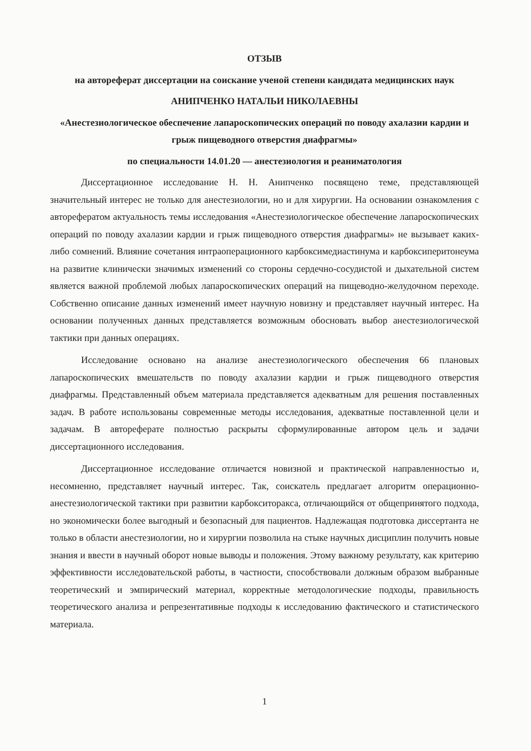ОТЗЫВ
на автореферат диссертации на соискание ученой степени кандидата медицинских наук
АНИПЧЕНКО НАТАЛЬИ НИКОЛАЕВНЫ
«Анестезиологическое обеспечение лапароскопических операций по поводу ахалазии кардии и грыж пищеводного отверстия диафрагмы»
по специальности 14.01.20 — анестезиология и реаниматология
Диссертационное исследование Н. Н. Анипченко посвящено теме, представляющей значительный интерес не только для анестезиологии, но и для хирургии. На основании ознакомления с авторефератом актуальность темы исследования «Анестезиологическое обеспечение лапароскопических операций по поводу ахалазии кардии и грыж пищеводного отверстия диафрагмы» не вызывает каких-либо сомнений. Влияние сочетания интраоперационного карбоксимедиастинума и карбоксиперитонеума на развитие клинически значимых изменений со стороны сердечно-сосудистой и дыхательной систем является важной проблемой любых лапароскопических операций на пищеводно-желудочном переходе. Собственно описание данных изменений имеет научную новизну и представляет научный интерес. На основании полученных данных представляется возможным обосновать выбор анестезиологической тактики при данных операциях.
Исследование основано на анализе анестезиологического обеспечения 66 плановых лапароскопических вмешательств по поводу ахалазии кардии и грыж пищеводного отверстия диафрагмы. Представленный объем материала представляется адекватным для решения поставленных задач. В работе использованы современные методы исследования, адекватные поставленной цели и задачам. В автореферате полностью раскрыты сформулированные автором цель и задачи диссертационного исследования.
Диссертационное исследование отличается новизной и практической направленностью и, несомненно, представляет научный интерес. Так, соискатель предлагает алгоритм операционно-анестезиологической тактики при развитии карбокситоракса, отличающийся от общепринятого подхода, но экономически более выгодный и безопасный для пациентов. Надлежащая подготовка диссертанта не только в области анестезиологии, но и хирургии позволила на стыке научных дисциплин получить новые знания и ввести в научный оборот новые выводы и положения. Этому важному результату, как критерию эффективности исследовательской работы, в частности, способствовали должным образом выбранные теоретический и эмпирический материал, корректные методологические подходы, правильность теоретического анализа и репрезентативные подходы к исследованию фактического и статистического материала.
1